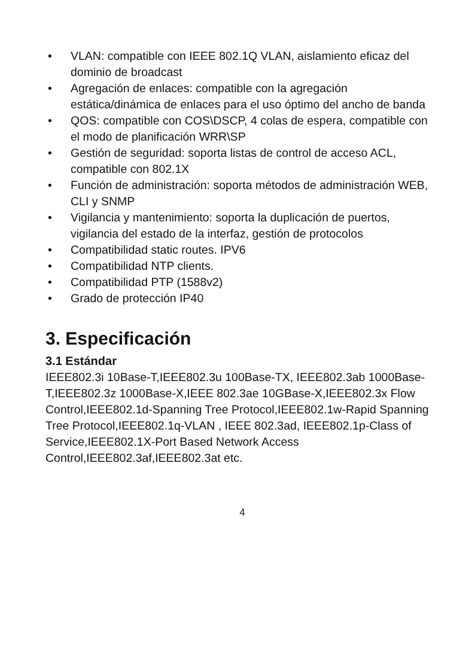• VLAN: compatible con IEEE 802.1Q VLAN, aislamiento eficaz del dominio de broadcast
• Agregación de enlaces: compatible con la agregación estática/dinámica de enlaces para el uso óptimo del ancho de banda
• QOS: compatible con COS\DSCP, 4 colas de espera, compatible con el modo de planificación WRR\SP
• Gestión de seguridad: soporta listas de control de acceso ACL, compatible con 802.1X
• Función de administración: soporta métodos de administración WEB, CLI y SNMP
• Vigilancia y mantenimiento: soporta la duplicación de puertos, vigilancia del estado de la interfaz, gestión de protocolos
• Compatibilidad static routes. IPV6
• Compatibilidad NTP clients.
• Compatibilidad PTP (1588v2)
• Grado de protección IP40
3. Especificación
3.1 Estándar
IEEE802.3i 10Base-T,IEEE802.3u 100Base-TX, IEEE802.3ab 1000Base-T,IEEE802.3z 1000Base-X,IEEE 802.3ae 10GBase-X,IEEE802.3x Flow Control,IEEE802.1d-Spanning Tree Protocol,IEEE802.1w-Rapid Spanning Tree Protocol,IEEE802.1q-VLAN , IEEE 802.3ad, IEEE802.1p-Class of Service,IEEE802.1X-Port Based Network Access Control,IEEE802.3af,IEEE802.3at etc.
4